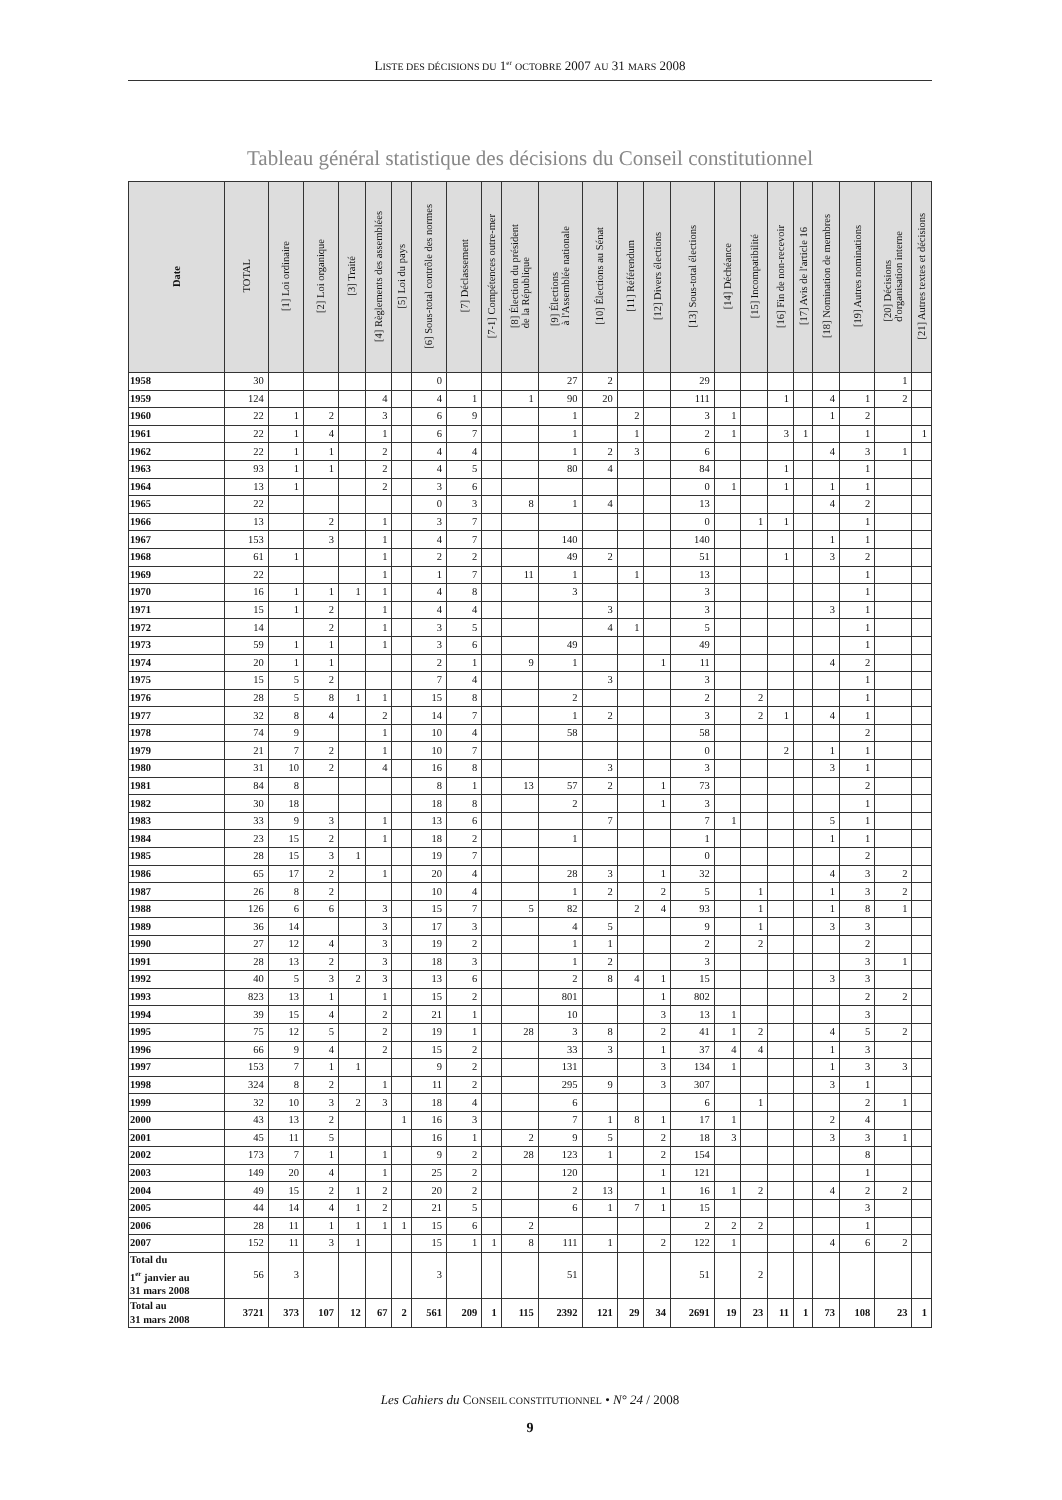LISTE DES DÉCISIONS DU 1<sup>er</sup> OCTOBRE 2007 AU 31 MARS 2008
Tableau général statistique des décisions du Conseil constitutionnel
| Date | TOTAL | [1] Loi ordinaire | [2] Loi organique | [3] Traité | [4] Règlements des assemblées | [5] Loi du pays | [6] Sous-total contrôle des normes | [7] Déclassement | [7-1] Compétences outre-mer | [8] Élection du président de la République | [9] Élections à l'Assemblée nationale | [10] Élections au Sénat | [11] Référendum | [12] Divers élections | [13] Sous-total élections | [14] Déchéance | [15] Incompatibilité | [16] Fin de non-recevoir | [17] Avis de l'article 16 | [18] Nomination de membres | [19] Autres nominations | [20] Décisions d'organisation interne | [21] Autres textes et décisions |
| --- | --- | --- | --- | --- | --- | --- | --- | --- | --- | --- | --- | --- | --- | --- | --- | --- | --- | --- | --- | --- | --- | --- | --- |
| 1958 | 30 | | | | | | 0 | | | | 27 | 2 | | | 29 | | | | | | | 1 | |
| 1959 | 124 | | | | 4 | | 4 | 1 | | 1 | 90 | 20 | | | 111 | | | 1 | | 4 | 1 | 2 | |
| 1960 | 22 | 1 | 2 | | 3 | | 6 | 9 | | | 1 | | 2 | | 3 | 1 | | | | 1 | 2 | | |
| 1961 | 22 | 1 | 4 | | 1 | | 6 | 7 | | | 1 | | 1 | | 2 | 1 | | 3 | 1 | | 1 | | 1 |
| 1962 | 22 | 1 | 1 | | 2 | | 4 | 4 | | | 1 | 2 | 3 | | 6 | | | | | 4 | 3 | 1 | |
| 1963 | 93 | 1 | 1 | | 2 | | 4 | 5 | | | 80 | 4 | | | 84 | | | 1 | | | 1 | | |
| 1964 | 13 | 1 | | | 2 | | 3 | 6 | | | | | | | 0 | 1 | | 1 | | 1 | 1 | | |
| 1965 | 22 | | | | | | 0 | 3 | | 8 | 1 | 4 | | | 13 | | | | | 4 | 2 | | |
| 1966 | 13 | | 2 | | 1 | | 3 | 7 | | | | | | | 0 | | 1 | 1 | | | 1 | | |
| 1967 | 153 | | 3 | | 1 | | 4 | 7 | | | 140 | | | | 140 | | | | | 1 | 1 | | |
| 1968 | 61 | 1 | | | 1 | | 2 | 2 | | | 49 | 2 | | | 51 | | | 1 | | 3 | 2 | | |
| 1969 | 22 | | | | 1 | | 1 | 7 | | 11 | 1 | | 1 | | 13 | | | | | | 1 | | |
| 1970 | 16 | 1 | 1 | 1 | 1 | | 4 | 8 | | | 3 | | | | 3 | | | | | | 1 | | |
| 1971 | 15 | 1 | 2 | | 1 | | 4 | 4 | | | | 3 | | | 3 | | | | | 3 | 1 | | |
| 1972 | 14 | | 2 | | 1 | | 3 | 5 | | | | 4 | 1 | | 5 | | | | | | 1 | | |
| 1973 | 59 | 1 | 1 | | 1 | | 3 | 6 | | | 49 | | | | 49 | | | | | | 1 | | |
| 1974 | 20 | 1 | 1 | | | | 2 | 1 | | 9 | 1 | | | 1 | 11 | | | | | 4 | 2 | | |
| 1975 | 15 | 5 | 2 | | | | 7 | 4 | | | | 3 | | | 3 | | | | | | 1 | | |
| 1976 | 28 | 5 | 8 | 1 | 1 | | 15 | 8 | | | 2 | | | | 2 | | 2 | | | | 1 | | |
| 1977 | 32 | 8 | 4 | | 2 | | 14 | 7 | | | 1 | 2 | | | 3 | | 2 | 1 | | 4 | 1 | | |
| 1978 | 74 | 9 | | | 1 | | 10 | 4 | | | 58 | | | | 58 | | | | | | 2 | | |
| 1979 | 21 | 7 | 2 | | 1 | | 10 | 7 | | | | | | | 0 | | | 2 | | 1 | 1 | | |
| 1980 | 31 | 10 | 2 | | 4 | | 16 | 8 | | | | 3 | | | 3 | | | | | 3 | 1 | | |
| 1981 | 84 | 8 | | | | | 8 | 1 | | 13 | 57 | 2 | | 1 | 73 | | | | | | 2 | | |
| 1982 | 30 | 18 | | | | | 18 | 8 | | | 2 | | | 1 | 3 | | | | | | 1 | | |
| 1983 | 33 | 9 | 3 | | 1 | | 13 | 6 | | | | 7 | | | 7 | 1 | | | | 5 | 1 | | |
| 1984 | 23 | 15 | 2 | | 1 | | 18 | 2 | | | 1 | | | | 1 | | | | | 1 | 1 | | |
| 1985 | 28 | 15 | 3 | 1 | | | 19 | 7 | | | | | | | 0 | | | | | | 2 | | |
| 1986 | 65 | 17 | 2 | | 1 | | 20 | 4 | | | 28 | 3 | | 1 | 32 | | | | | 4 | 3 | 2 | |
| 1987 | 26 | 8 | 2 | | | | 10 | 4 | | | 1 | 2 | | 2 | 5 | | 1 | | | 1 | 3 | 2 | |
| 1988 | 126 | 6 | 6 | | 3 | | 15 | 7 | | 5 | 82 | | 2 | 4 | 93 | | 1 | | | 1 | 8 | 1 | |
| 1989 | 36 | 14 | | | 3 | | 17 | 3 | | | 4 | 5 | | | 9 | | 1 | | | 3 | 3 | | |
| 1990 | 27 | 12 | 4 | | 3 | | 19 | 2 | | | 1 | 1 | | | 2 | | 2 | | | | 2 | | |
| 1991 | 28 | 13 | 2 | | 3 | | 18 | 3 | | | 1 | 2 | | | 3 | | | | | | 3 | 1 | |
| 1992 | 40 | 5 | 3 | 2 | 3 | | 13 | 6 | | | 2 | 8 | 4 | 1 | 15 | | | | | 3 | 3 | | |
| 1993 | 823 | 13 | 1 | | 1 | | 15 | 2 | | | 801 | | | 1 | 802 | | | | | | 2 | 2 | |
| 1994 | 39 | 15 | 4 | | 2 | | 21 | 1 | | | 10 | | | 3 | 13 | 1 | | | | | 3 | | |
| 1995 | 75 | 12 | 5 | | 2 | | 19 | 1 | | 28 | 3 | 8 | | 2 | 41 | 1 | 2 | | | 4 | 5 | 2 | |
| 1996 | 66 | 9 | 4 | | 2 | | 15 | 2 | | | 33 | 3 | | 1 | 37 | 4 | 4 | | | 1 | 3 | | |
| 1997 | 153 | 7 | 1 | 1 | | | 9 | 2 | | | 131 | | | 3 | 134 | 1 | | | | 1 | 3 | 3 | |
| 1998 | 324 | 8 | 2 | | 1 | | 11 | 2 | | | 295 | 9 | | 3 | 307 | | | | | 3 | 1 | | |
| 1999 | 32 | 10 | 3 | 2 | 3 | | 18 | 4 | | | 6 | | | | 6 | | 1 | | | | 2 | 1 | |
| 2000 | 43 | 13 | 2 | | | 1 | 16 | 3 | | | 7 | 1 | 8 | 1 | 17 | 1 | | | | 2 | 4 | | |
| 2001 | 45 | 11 | 5 | | | | 16 | 1 | | 2 | 9 | 5 | | 2 | 18 | 3 | | | | 3 | 3 | 1 | |
| 2002 | 173 | 7 | 1 | | 1 | | 9 | 2 | | 28 | 123 | 1 | | 2 | 154 | | | | | | 8 | | |
| 2003 | 149 | 20 | 4 | | 1 | | 25 | 2 | | | 120 | | | 1 | 121 | | | | | | 1 | | |
| 2004 | 49 | 15 | 2 | 1 | 2 | | 20 | 2 | | | 2 | 13 | | 1 | 16 | 1 | 2 | | | 4 | 2 | 2 | |
| 2005 | 44 | 14 | 4 | 1 | 2 | | 21 | 5 | | | 6 | 1 | 7 | 1 | 15 | | | | | | 3 | | |
| 2006 | 28 | 11 | 1 | 1 | 1 | 1 | 15 | 6 | | 2 | | | | | 2 | 2 | 2 | | | | 1 | | |
| 2007 | 152 | 11 | 3 | 1 | | | 15 | 1 | 1 | 8 | 111 | 1 | | 2 | 122 | 1 | | | | 4 | 6 | 2 | |
| Total du 1<sup>er</sup> janvier au 31 mars 2008 | 56 | 3 | | | | | 3 | | | | 51 | | | | 51 | | 2 | | | | | | |
| Total au 31 mars 2008 | 3721 | 373 | 107 | 12 | 67 | 2 | 561 | 209 | 1 | 115 | 2392 | 121 | 29 | 34 | 2691 | 19 | 23 | 11 | 1 | 73 | 108 | 23 | 1 |
Les Cahiers du CONSEIL CONSTITUTIONNEL • N° 24 / 2008
9